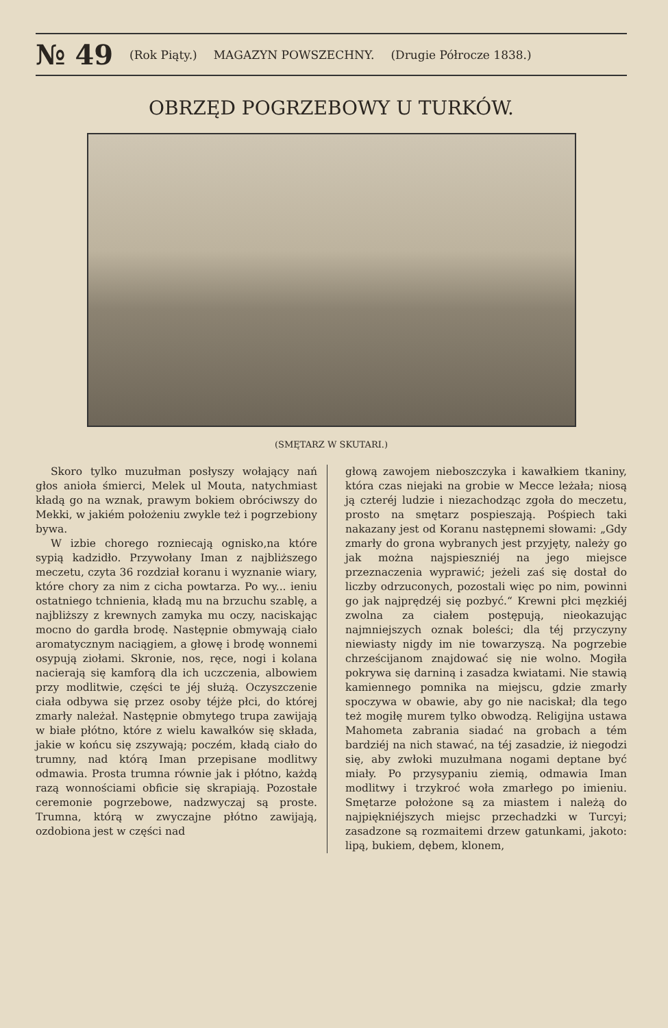№ 49 (Rok Piąty.) MAGAZYN POWSZECHNY. (Drugie Półrocze 1838.)
OBRZĘD POGRZEBOWY U TURKÓW.
(SMĘTARZ W SKUTARI.)
Skoro tylko muzułman posłyszy wołający nań głos anioła śmierci, Melek ul Mouta, natychmiast kładą go na wznak, prawym bokiem obróciwszy do Mekki, w jakiém położeniu zwykle też i pogrzebiony bywa.
W izbie chorego rozniecają ognisko,na które sypią kadzidło. Przywołany Iman z najbliższego meczetu, czyta 36 rozdział koranu i wyznanie wiary, które chory za nim z cicha powtarza. Po wy... ieniu ostatniego tchnienia, kładą mu na brzuchu szablę, a najbliższy z krewnych zamyka mu oczy, naciskając mocno do gardła brodę. Następnie obmywają ciało aromatycznym naciągiem, a głowę i brodę wonnemi osypują ziołami. Skronie, nos, ręce, nogi i kolana nacierają się kamforą dla ich uczczenia, albowiem przy modlitwie, części te jéj służą. Oczyszczenie ciała odbywa się przez osoby téjże płci, do której zmarły należał. Następnie obmytego trupa zawijają w białe płótno, które z wielu kawałków się składa, jakie w końcu się zszywają; poczém, kładą ciało do trumny, nad którą Iman przepisane modlitwy odmawia. Prosta trumna równie jak i płótno, każdą razą wonnościami obficie się skrapiają. Pozostałe ceremonie pogrzebowe, nadzwyczaj są proste. Trumna, którą w zwyczajne płótno zawijają, ozdobiona jest w części nad
głową zawojem nieboszczyka i kawałkiem tkaniny, która czas niejaki na grobie w Mecce leżała; niosą ją czteréj ludzie i niezachodząc zgoła do meczetu, prosto na smętarz pospieszają. Pośpiech taki nakazany jest od Koranu następnemi słowami: „Gdy zmarły do grona wybranych jest przyjęty, należy go jak można najspieszniéj na jego miejsce przeznaczenia wyprawić; jeżeli zaś się dostał do liczby odrzuconych, pozostali więc po nim, powinni go jak najprędzéj się pozbyć.“ Krewni płci męzkiéj zwolna za ciałem postępują, nieokazując najmniejszych oznak boleści; dla téj przyczyny niewiasty nigdy im nie towarzyszą. Na pogrzebie chrześcijanom znajdować się nie wolno. Mogiła pokrywa się darniną i zasadza kwiatami. Nie stawią kamiennego pomnika na miejscu, gdzie zmarły spoczywa w obawie, aby go nie naciskał; dla tego też mogiłę murem tylko obwodzą. Religijna ustawa Mahometa zabrania siadać na grobach a tém bardziéj na nich stawać, na téj zasadzie, iż niegodzi się, aby zwłoki muzułmana nogami deptane być miały. Po przysypaniu ziemią, odmawia Iman modlitwy i trzykroć woła zmarłego po imieniu. Smętarze położone są za miastem i należą do najpiękniéjszych miejsc przechadzki w Turcyi; zasadzone są rozmaitemi drzew gatunkami, jakoto: lipą, bukiem, dębem, klonem,